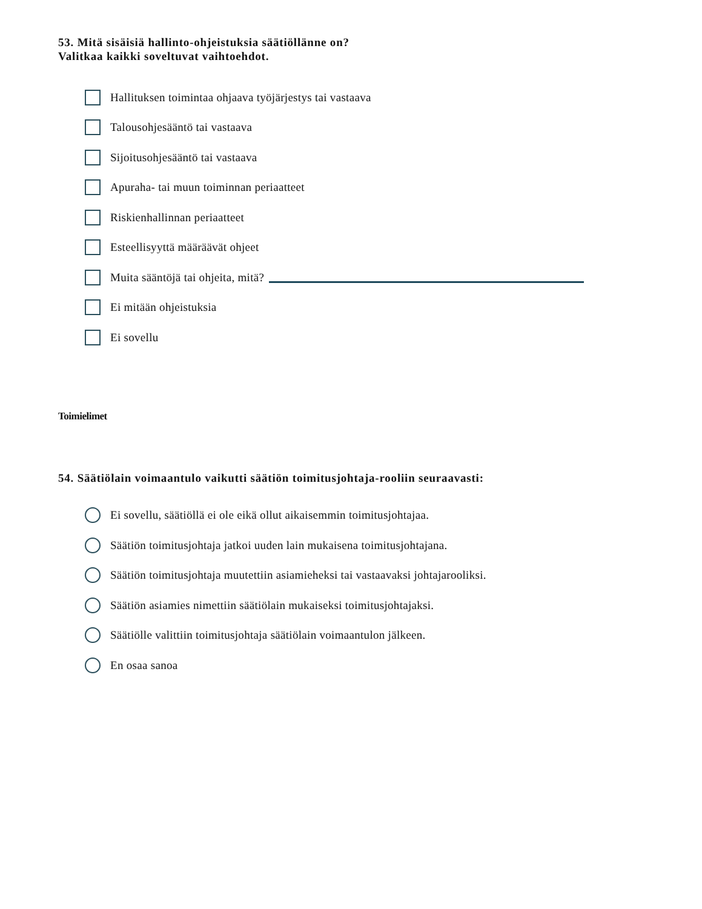53. Mitä sisäisiä hallinto-ohjeistuksia säätiöllänne on?
Valitkaa kaikki soveltuvat vaihtoehdot.
Hallituksen toimintaa ohjaava työjärjestys tai vastaava
Talousohjesääntö tai vastaava
Sijoitusohjesääntö tai vastaava
Apuraha- tai muun toiminnan periaatteet
Riskienhallinnan periaatteet
Esteellisyyttä määräävät ohjeet
Muita sääntöjä tai ohjeita, mitä?
Ei mitään ohjeistuksia
Ei sovellu
Toimielimet
54. Säätiölain voimaantulo vaikutti säätiön toimitusjohtaja-rooliin seuraavasti:
Ei sovellu, säätiöllä ei ole eikä ollut aikaisemmin toimitusjohtajaa.
Säätiön toimitusjohtaja jatkoi uuden lain mukaisena toimitusjohtajana.
Säätiön toimitusjohtaja muutettiin asiamieheksi tai vastaavaksi johtajarooliksi.
Säätiön asiamies nimettiin säätiölain mukaiseksi toimitusjohtajaksi.
Säätiölle valittiin toimitusjohtaja säätiölain voimaantulon jälkeen.
En osaa sanoa